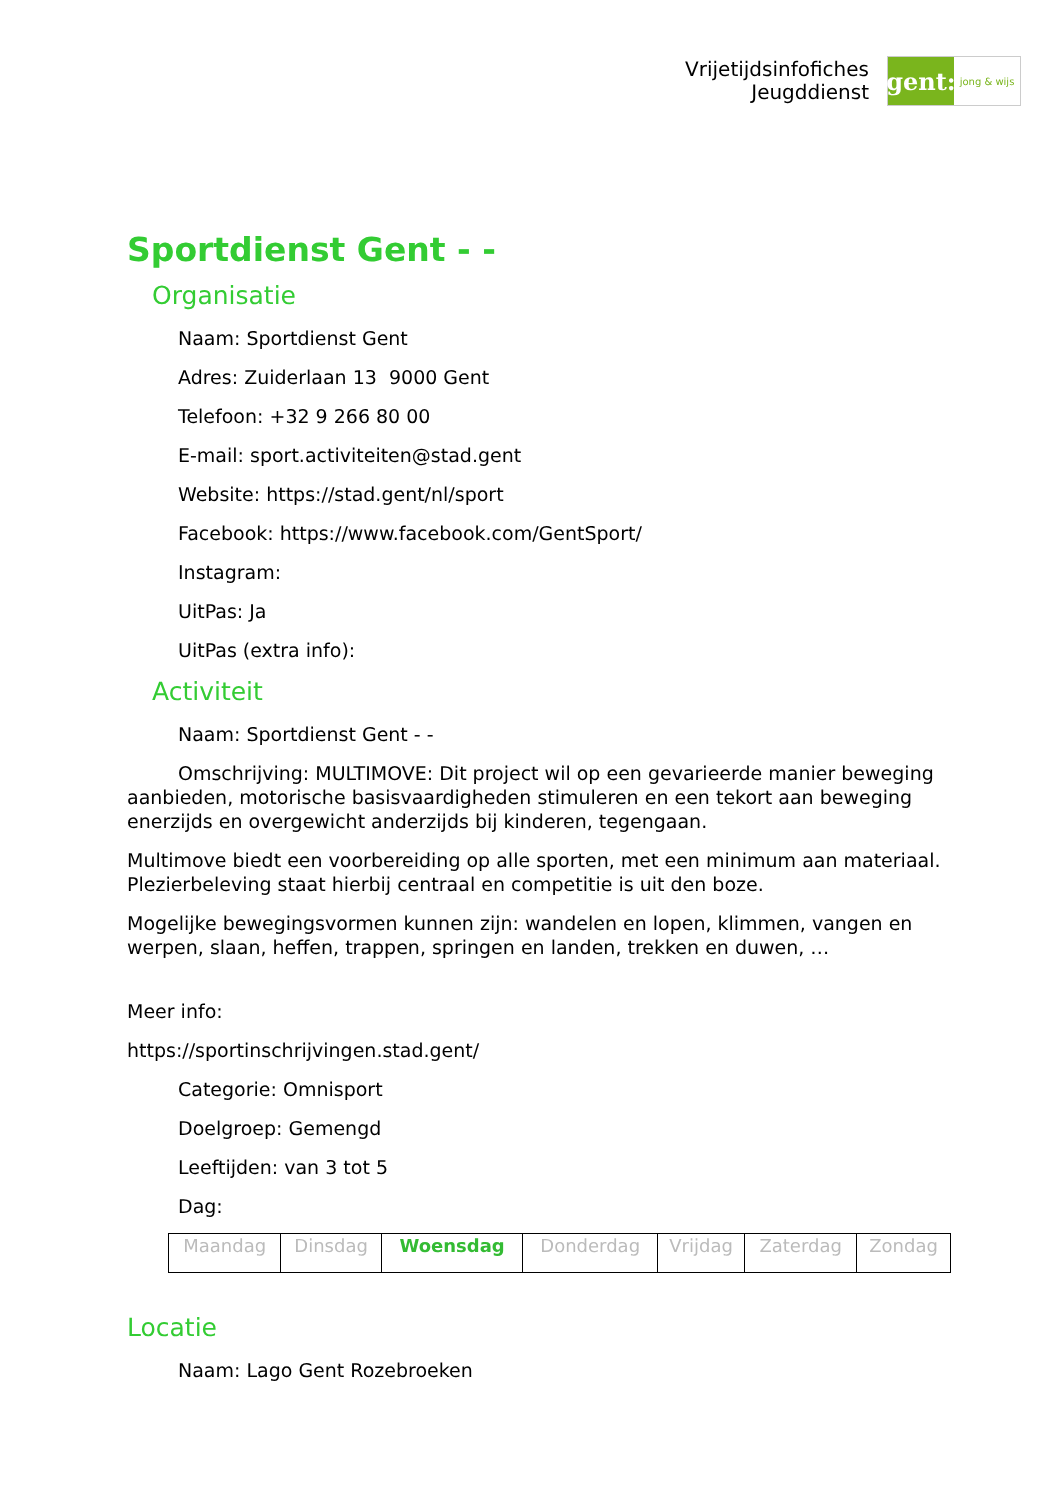Vrijetijdsinfofiches
Jeugddienst
gent:
jong & wijs
Sportdienst Gent - -
Organisatie
Naam: Sportdienst Gent
Adres: Zuiderlaan 13 9000 Gent
Telefoon: +32 9 266 80 00
E-mail: sport.activiteiten@stad.gent
Website: https://stad.gent/nl/sport
Facebook: https://www.facebook.com/GentSport/
Instagram:
UitPas: Ja
UitPas (extra info):
Activiteit
Naam: Sportdienst Gent - -
Omschrijving: MULTIMOVE: Dit project wil op een gevarieerde manier beweging aanbieden, motorische basisvaardigheden stimuleren en een tekort aan beweging enerzijds en overgewicht anderzijds bij kinderen, tegengaan.
Multimove biedt een voorbereiding op alle sporten, met een minimum aan materiaal. Plezierbeleving staat hierbij centraal en competitie is uit den boze.
Mogelijke bewegingsvormen kunnen zijn: wandelen en lopen, klimmen, vangen en werpen, slaan, heffen, trappen, springen en landen, trekken en duwen, …
Meer info:
https://sportinschrijvingen.stad.gent/
Categorie: Omnisport
Doelgroep: Gemengd
Leeftijden: van 3 tot 5
Dag:
| Maandag | Dinsdag | Woensdag | Donderdag | Vrijdag | Zaterdag | Zondag |
Locatie
Naam: Lago Gent Rozebroeken